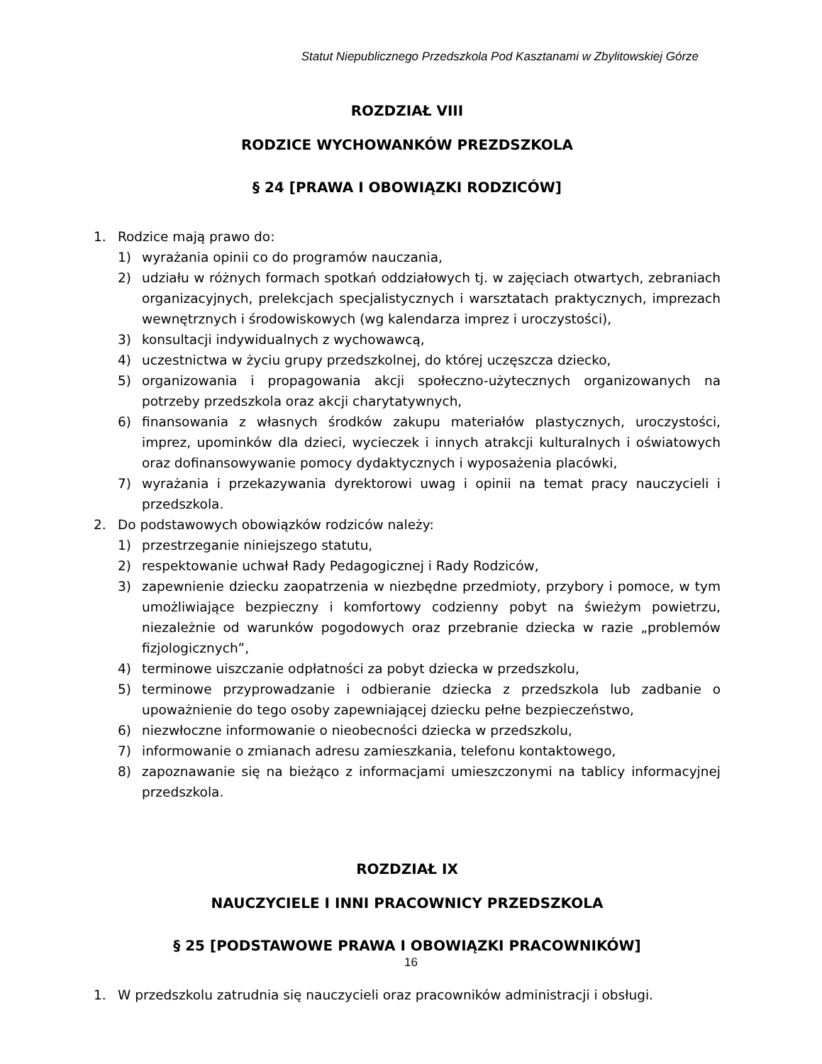Statut Niepublicznego Przedszkola Pod Kasztanami w Zbylitowskiej Górze
ROZDZIAŁ VIII
RODZICE WYCHOWANKÓW PREZDSZKOLA
§ 24 [PRAWA I OBOWIĄZKI RODZICÓW]
1. Rodzice mają prawo do:
1) wyrażania opinii co do programów nauczania,
2) udziału w różnych formach spotkań oddziałowych tj. w zajęciach otwartych, zebraniach organizacyjnych, prelekcjach specjalistycznych i warsztatach praktycznych, imprezach wewnętrznych i środowiskowych (wg kalendarza imprez i uroczystości),
3) konsultacji indywidualnych z wychowawcą,
4) uczestnictwa w życiu grupy przedszkolnej, do której uczęszcza dziecko,
5) organizowania i propagowania akcji społeczno-użytecznych organizowanych na potrzeby przedszkola oraz akcji charytatywnych,
6) finansowania z własnych środków zakupu materiałów plastycznych, uroczystości, imprez, upominków dla dzieci, wycieczek i innych atrakcji kulturalnych i oświatowych oraz dofinansowywanie pomocy dydaktycznych i wyposażenia placówki,
7) wyrażania i przekazywania dyrektorowi uwag i opinii na temat pracy nauczycieli i przedszkola.
2. Do podstawowych obowiązków rodziców należy:
1) przestrzeganie niniejszego statutu,
2) respektowanie uchwał Rady Pedagogicznej i Rady Rodziców,
3) zapewnienie dziecku zaopatrzenia w niezbędne przedmioty, przybory i pomoce, w tym umożliwiające bezpieczny i komfortowy codzienny pobyt na świeżym powietrzu, niezależnie od warunków pogodowych oraz przebranie dziecka w razie „problemów fizjologicznych”,
4) terminowe uiszczanie odpłatności za pobyt dziecka w przedszkolu,
5) terminowe przyprowadzanie i odbieranie dziecka z przedszkola lub zadbanie o upoważnienie do tego osoby zapewniającej dziecku pełne bezpieczeństwo,
6) niezwłoczne informowanie o nieobecności dziecka w przedszkolu,
7) informowanie o zmianach adresu zamieszkania, telefonu kontaktowego,
8) zapoznawanie się na bieżąco z informacjami umieszczonymi na tablicy informacyjnej przedszkola.
ROZDZIAŁ IX
NAUCZYCIELE I INNI PRACOWNICY PRZEDSZKOLA
§ 25 [PODSTAWOWE PRAWA I OBOWIĄZKI PRACOWNIKÓW]
1. W przedszkolu zatrudnia się nauczycieli oraz pracowników administracji i obsługi.
16